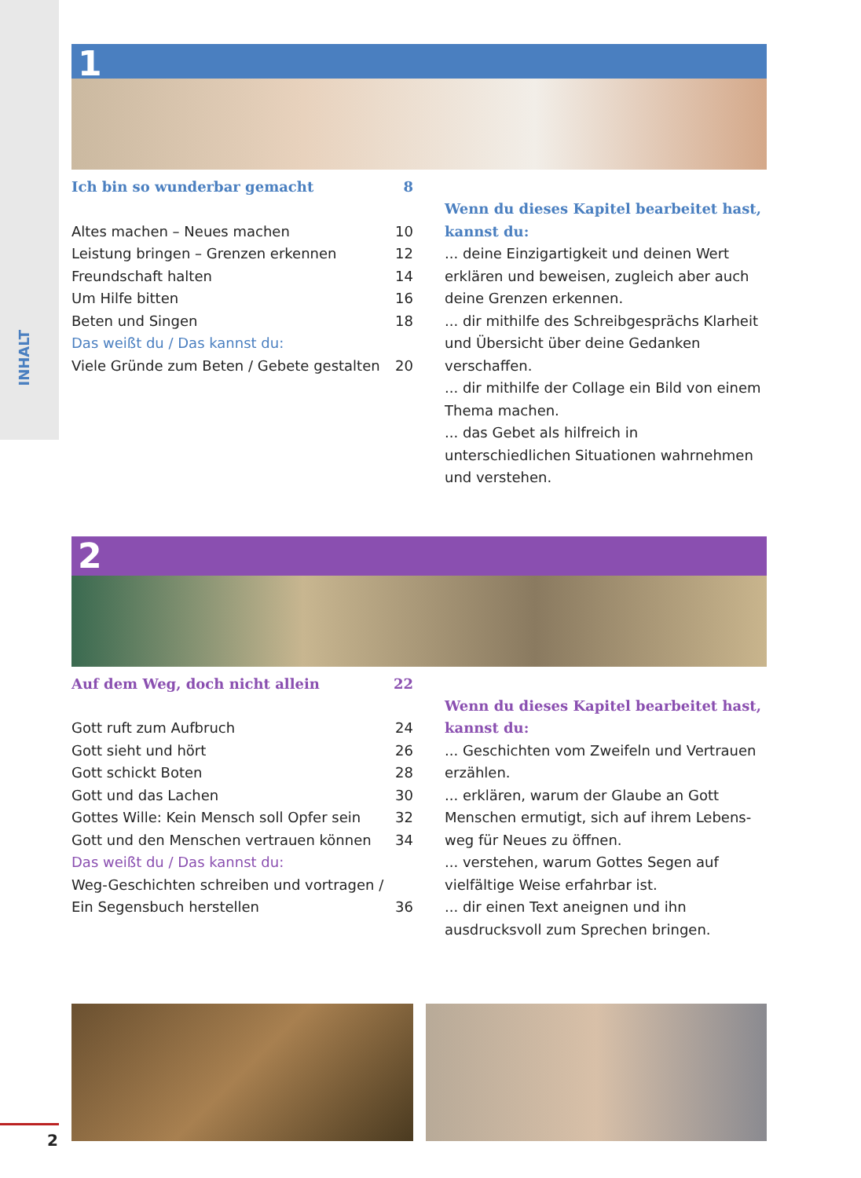INHALT
1
Ich bin so wunderbar gemacht 8
Altes machen – Neues machen 10
Leistung bringen – Grenzen erkennen 12
Freundschaft halten 14
Um Hilfe bitten 16
Beten und Singen 18
Das weißt du / Das kannst du:
Viele Gründe zum Beten / Gebete gestalten 20
Wenn du dieses Kapitel bearbeitet hast, kannst du:
... deine Einzigartigkeit und deinen Wert erklären und beweisen, zugleich aber auch deine Grenzen erkennen.
... dir mithilfe des Schreibgesprächs Klarheit und Übersicht über deine Gedanken verschaffen.
... dir mithilfe der Collage ein Bild von einem Thema machen.
... das Gebet als hilfreich in unterschiedlichen Situationen wahrnehmen und verstehen.
2
Auf dem Weg, doch nicht allein 22
Gott ruft zum Aufbruch 24
Gott sieht und hört 26
Gott schickt Boten 28
Gott und das Lachen 30
Gottes Wille: Kein Mensch soll Opfer sein 32
Gott und den Menschen vertrauen können 34
Das weißt du / Das kannst du:
Weg-Geschichten schreiben und vortragen /
Ein Segensbuch herstellen 36
Wenn du dieses Kapitel bearbeitet hast, kannst du:
... Geschichten vom Zweifeln und Vertrauen erzählen.
... erklären, warum der Glaube an Gott Menschen ermutigt, sich auf ihrem Lebens-weg für Neues zu öffnen.
... verstehen, warum Gottes Segen auf vielfältige Weise erfahrbar ist.
... dir einen Text aneignen und ihn ausdrucksvoll zum Sprechen bringen.
2